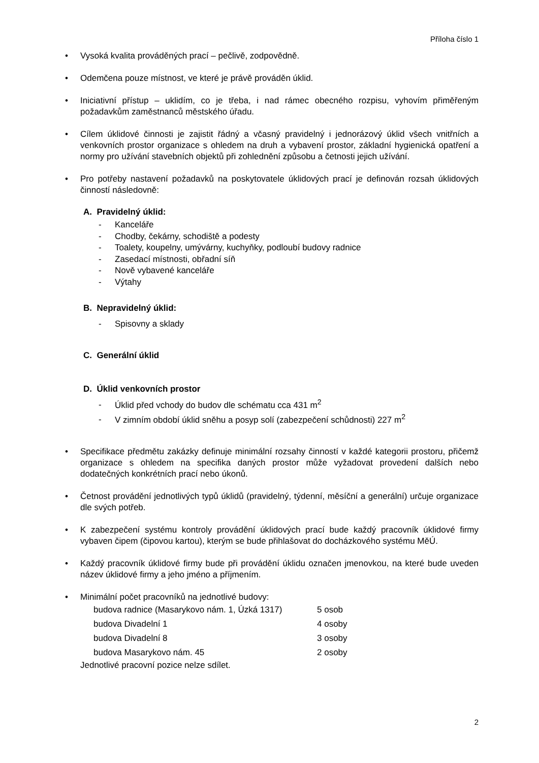Příloha číslo 1
• Vysoká kvalita prováděných prací – pečlivě, zodpovědně.
• Odemčena pouze místnost, ve které je právě prováděn úklid.
• Iniciativní přístup – uklidím, co je třeba, i nad rámec obecného rozpisu, vyhovím přiměřeným požadavkům zaměstnanců městského úřadu.
• Cílem úklidové činnosti je zajistit řádný a včasný pravidelný i jednorázový úklid všech vnitřních a venkovních prostor organizace s ohledem na druh a vybavení prostor, základní hygienická opatření a normy pro užívání stavebních objektů při zohlednění způsobu a četnosti jejich užívání.
• Pro potřeby nastavení požadavků na poskytovatele úklidových prací je definován rozsah úklidových činností následovně:
A. Pravidelný úklid:
- Kanceláře
- Chodby, čekárny, schodiště a podesty
- Toalety, koupelny, umývárny, kuchyňky, podloubí budovy radnice
- Zasedací místnosti, obřadní síň
- Nově vybavené kanceláře
- Výtahy
B. Nepravidelný úklid:
- Spisovny a sklady
C. Generální úklid
D. Úklid venkovních prostor
- Úklid před vchody do budov dle schématu cca 431 m<sup>2</sup>
- V zimním období úklid sněhu a posyp solí (zabezpečení schůdnosti) 227 m<sup>2</sup>
• Specifikace předmětu zakázky definuje minimální rozsahy činností v každé kategorii prostoru, přičemž organizace s ohledem na specifika daných prostor může vyžadovat provedení dalších nebo dodatečných konkrétních prací nebo úkonů.
• Četnost provádění jednotlivých typů úklidů (pravidelný, týdenní, měsíční a generální) určuje organizace dle svých potřeb.
• K zabezpečení systému kontroly provádění úklidových prací bude každý pracovník úklidové firmy vybaven čipem (čipovou kartou), kterým se bude přihlašovat do docházkového systému MěÚ.
• Každý pracovník úklidové firmy bude při provádění úklidu označen jmenovkou, na které bude uveden název úklidové firmy a jeho jméno a příjmením.
• Minimální počet pracovníků na jednotlivé budovy:
| budova radnice (Masarykovo nám. 1, Úzká 1317) | 5 osob |
| budova Divadelní 1 | 4 osoby |
| budova Divadelní 8 | 3 osoby |
| budova Masarykovo nám. 45 | 2 osoby |
Jednotlivé pracovní pozice nelze sdílet.
2